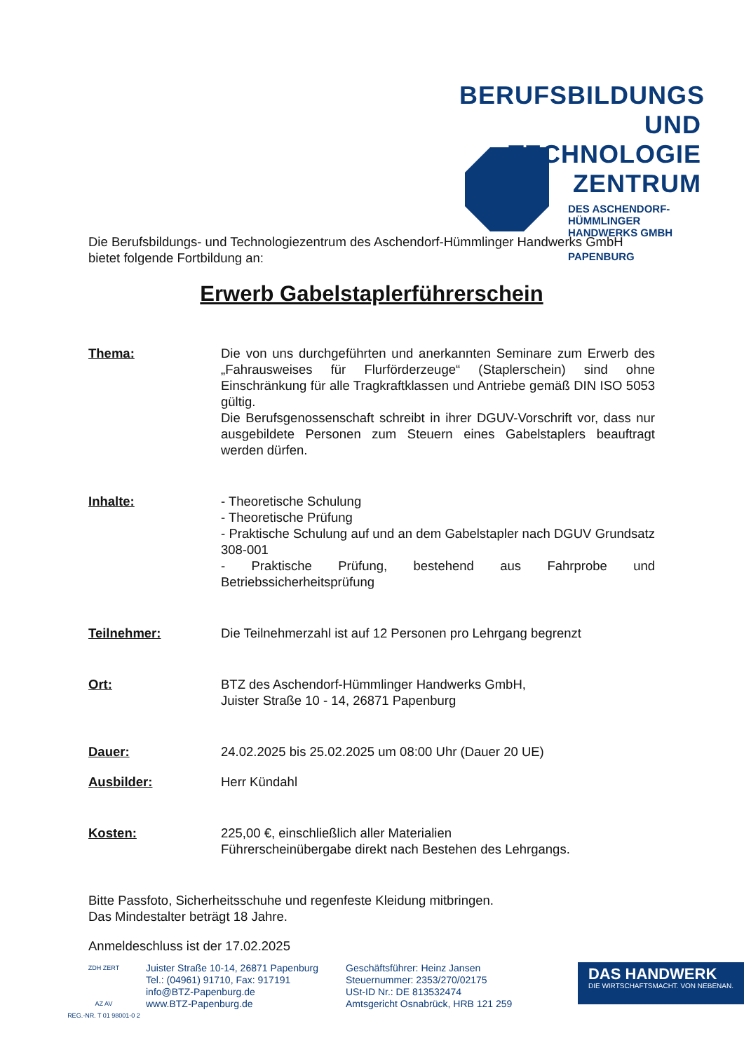BERUFSBILDUNGS
UND TECHNOLOGIE
ZENTRUM
DES ASCHENDORF-HÜMMLINGER
HANDWERKS GMBH
PAPENBURG
Die Berufsbildungs- und Technologiezentrum des Aschendorf-Hümmlinger Handwerks GmbH bietet folgende Fortbildung an:
Erwerb Gabelstaplerführerschein
Thema: Die von uns durchgeführten und anerkannten Seminare zum Erwerb des „Fahrausweises für Flurförderzeuge“ (Staplerschein) sind ohne Einschränkung für alle Tragkraftklassen und Antriebe gemäß DIN ISO 5053 gültig.
Die Berufsgenossenschaft schreibt in ihrer DGUV-Vorschrift vor, dass nur ausgebildete Personen zum Steuern eines Gabelstaplers beauftragt werden dürfen.
Inhalte: - Theoretische Schulung
- Theoretische Prüfung
- Praktische Schulung auf und an dem Gabelstapler nach DGUV Grundsatz 308-001
- Praktische Prüfung, bestehend aus Fahrprobe und Betriebssicherheitsprüfung
Teilnehmer: Die Teilnehmerzahl ist auf 12 Personen pro Lehrgang begrenzt
Ort: BTZ des Aschendorf-Hümmlinger Handwerks GmbH,
Juister Straße 10 - 14, 26871 Papenburg
Dauer: 24.02.2025 bis 25.02.2025 um 08:00 Uhr (Dauer 20 UE)
Ausbilder: Herr Kündahl
Kosten: 225,00 €, einschließlich aller Materialien
Führerscheinübergabe direkt nach Bestehen des Lehrgangs.
Bitte Passfoto, Sicherheitsschuhe und regenfeste Kleidung mitbringen.
Das Mindestalter beträgt 18 Jahre.
Anmeldeschluss ist der 17.02.2025
ZDH ZERT
AZ AV
REG.-NR. T 01 98001-0 2
Juister Straße 10-14, 26871 Papenburg
Tel.: (04961) 91710, Fax: 917191
info@BTZ-Papenburg.de
www.BTZ-Papenburg.de
Geschäftsführer: Heinz Jansen
Steuernummer: 2353/270/02175
USt-ID Nr.: DE 813532474
Amtsgericht Osnabrück, HRB 121 259
DAS HANDWERK
DIE WIRTSCHAFTSMACHT. VON NEBENAN.